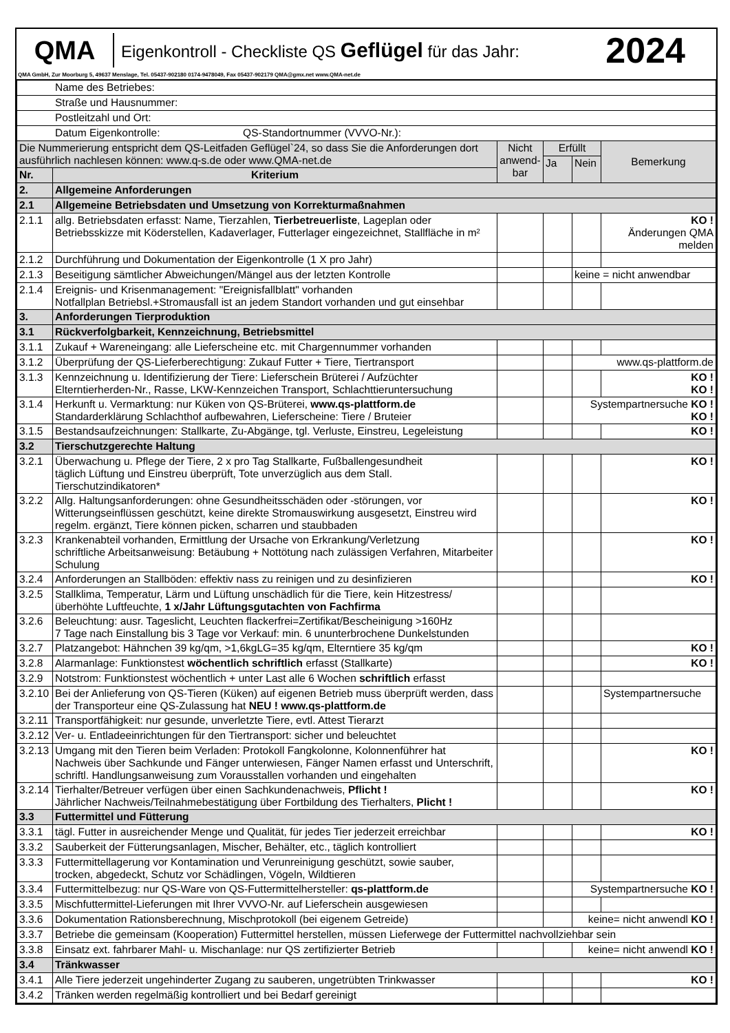QMA
Eigenkontroll - Checkliste QS Geflügel für das Jahr:
2024
QMA GmbH, Zur Moorburg 5, 49637 Menslage, Tel. 05437-902180 0174-9478049, Fax 05437-902179 QMA@gmx.net www.QMA-net.de
| Name des Betriebes: | | | | | |
| Straße und Hausnummer: | | | | | |
| Postleitzahl und Ort: | | | | | |
| Datum Eigenkontrolle: QS-Standortnummer (VVVO-Nr.): | | | | | |
| Die Nummerierung entspricht dem QS-Leitfaden Geflügel`24, so dass Sie die Anforderungen dort ausführlich nachlesen können: www.q-s.de oder www.QMA-net.de | | Nicht anwend-bar | Erfüllt | | Bemerkung |
| | | | Ja | Nein | |
| Nr. | Kriterium | | | | |
| 2. | Allgemeine Anforderungen | | | | |
| 2.1 | Allgemeine Betriebsdaten und Umsetzung von Korrekturmaßnahmen | | | | |
| 2.1.1 | allg. Betriebsdaten erfasst: Name, Tierzahlen, Tierbetreuerliste , Lageplan oder Betriebsskizze mit Köderstellen, Kadaverlager, Futterlager eingezeichnet, Stallfläche in m² | | | | KO ! Änderungen QMA melden |
| 2.1.2 | Durchführung und Dokumentation der Eigenkontrolle (1 X pro Jahr) | | | | |
| 2.1.3 | Beseitigung sämtlicher Abweichungen/Mängel aus der letzten Kontrolle | | | keine = nicht anwendbar | |
| 2.1.4 | Ereignis- und Krisenmanagement: "Ereignisfallblatt" vorhanden Notfallplan Betriebsl.+Stromausfall ist an jedem Standort vorhanden und gut einsehbar | | | | |
| 3. | Anforderungen Tierproduktion | | | | |
| 3.1 | Rückverfolgbarkeit, Kennzeichnung, Betriebsmittel | | | | |
| 3.1.1 | Zukauf + Wareneingang: alle Lieferscheine etc. mit Chargennummer vorhanden | | | | |
| 3.1.2 | Überprüfung der QS-Lieferberechtigung: Zukauf Futter + Tiere, Tiertransport | | | www.qs-plattform.de | |
| 3.1.3 | Kennzeichnung u. Identifizierung der Tiere: Lieferschein Brüterei / Aufzüchter Elterntierherden-Nr., Rasse, LKW-Kennzeichen Transport, Schlachttieruntersuchung | | | | KO ! KO ! |
| 3.1.4 | Herkunft u. Vermarktung: nur Küken von QS-Brüterei, www.qs-plattform.de Standarderklärung Schlachthof aufbewahren, Lieferscheine: Tiere / Bruteier | | | Systempartnersuche KO ! KO ! | |
| 3.1.5 | Bestandsaufzeichnungen: Stallkarte, Zu-Abgänge, tgl. Verluste, Einstreu, Legeleistung | | | | KO ! |
| 3.2 | Tierschutzgerechte Haltung | | | | |
| 3.2.1 | Überwachung u. Pflege der Tiere, 2 x pro Tag Stallkarte, Fußballengesundheit täglich Lüftung und Einstreu überprüft, Tote unverzüglich aus dem Stall. Tierschutzindikatoren* | | | | KO ! |
| 3.2.2 | Allg. Haltungsanforderungen: ohne Gesundheitsschäden oder -störungen, vor Witterungseinflüssen geschützt, keine direkte Stromauswirkung ausgesetzt, Einstreu wird regelm. ergänzt, Tiere können picken, scharren und staubbaden | | | | KO ! |
| 3.2.3 | Krankenabteil vorhanden, Ermittlung der Ursache von Erkrankung/Verletzung schriftliche Arbeitsanweisung: Betäubung + Nottötung nach zulässigen Verfahren, Mitarbeiter Schulung | | | | KO ! |
| 3.2.4 | Anforderungen an Stallböden: effektiv nass zu reinigen und zu desinfizieren | | | | KO ! |
| 3.2.5 | Stallklima, Temperatur, Lärm und Lüftung unschädlich für die Tiere, kein Hitzestress/überhöhte Luftfeuchte, 1 x/Jahr Lüftungsgutachten von Fachfirma | | | | |
| 3.2.6 | Beleuchtung: ausr. Tageslicht, Leuchten flackerfrei=Zertifikat/Bescheinigung >160Hz 7 Tage nach Einstallung bis 3 Tage vor Verkauf: min. 6 ununterbrochene Dunkelstunden | | | | |
| 3.2.7 | Platzangebot: Hähnchen 39 kg/qm, >1,6kgLG=35 kg/qm, Elterntiere 35 kg/qm | | | | KO ! |
| 3.2.8 | Alarmanlage: Funktionstest wöchentlich schriftlich erfasst (Stallkarte) | | | | KO ! |
| 3.2.9 | Notstrom: Funktionstest wöchentlich + unter Last alle 6 Wochen schriftlich erfasst | | | | |
| 3.2.10 | Bei der Anlieferung von QS-Tieren (Küken) auf eigenen Betrieb muss überprüft werden, dass der Transporteur eine QS-Zulassung hat NEU ! www.qs-plattform.de | | | | Systempartnersuche |
| 3.2.11 | Transportfähigkeit: nur gesunde, unverletzte Tiere, evtl. Attest Tierarzt | | | | |
| 3.2.12 | Ver- u. Entladeeinrichtungen für den Tiertransport: sicher und beleuchtet | | | | |
| 3.2.13 | Umgang mit den Tieren beim Verladen: Protokoll Fangkolonne, Kolonnenführer hat Nachweis über Sachkunde und Fänger unterwiesen, Fänger Namen erfasst und Unterschrift, schriftl. Handlungsanweisung zum Vorausstallen vorhanden und eingehalten | | | | KO ! |
| 3.2.14 | Tierhalter/Betreuer verfügen über einen Sachkundenachweis, Pflicht ! Jährlicher Nachweis/Teilnahmebestätigung über Fortbildung des Tierhalters, Plicht ! | | | | KO ! |
| 3.3 | Futtermittel und Fütterung | | | | |
| 3.3.1 | tägl. Futter in ausreichender Menge und Qualität, für jedes Tier jederzeit erreichbar | | | | KO ! |
| 3.3.2 | Sauberkeit der Fütterungsanlagen, Mischer, Behälter, etc., täglich kontrolliert | | | | |
| 3.3.3 | Futtermittellagerung vor Kontamination und Verunreinigung geschützt, sowie sauber, trocken, abgedeckt, Schutz vor Schädlingen, Vögeln, Wildtieren | | | | |
| 3.3.4 | Futtermittelbezug: nur QS-Ware von QS-Futtermittelhersteller: qs-plattform.de | | | Systempartnersuche KO ! | |
| 3.3.5 | Mischfuttermittel-Lieferungen mit Ihrer VVVO-Nr. auf Lieferschein ausgewiesen | | | | |
| 3.3.6 | Dokumentation Rationsberechnung, Mischprotokoll (bei eigenem Getreide) | | | keine= nicht anwendl KO ! | |
| 3.3.7 | Betriebe die gemeinsam (Kooperation) Futtermittel herstellen, müssen Lieferwege der Futtermittel nachvollziehbar sein | | | | |
| 3.3.8 | Einsatz ext. fahrbarer Mahl- u. Mischanlage: nur QS zertifizierter Betrieb | | | keine= nicht anwendl KO ! | |
| 3.4 | Tränkwasser | | | | |
| 3.4.1 | Alle Tiere jederzeit ungehinderter Zugang zu sauberen, ungetrübten Trinkwasser | | | | KO ! |
| 3.4.2 | Tränken werden regelmäßig kontrolliert und bei Bedarf gereinigt | | | | |